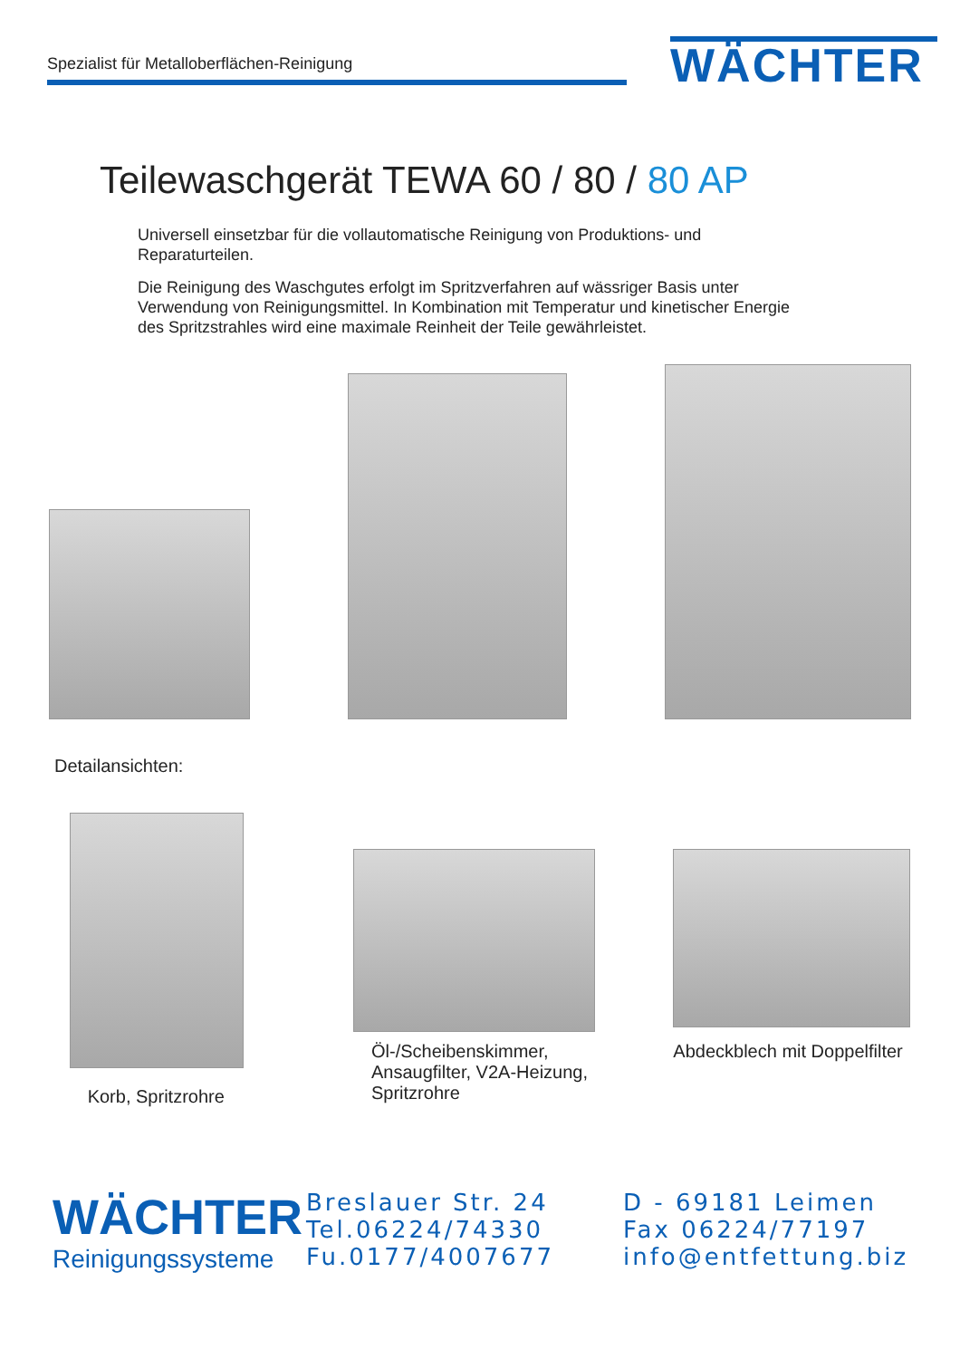Spezialist für Metalloberflächen-Reinigung
WÄCHTER
Teilewaschgerät TEWA 60 / 80 / 80 AP
Universell einsetzbar für die vollautomatische Reinigung von Produktions- und Reparaturteilen.
Die Reinigung des Waschgutes erfolgt im Spritzverfahren auf wässriger Basis unter Verwendung von Reinigungsmittel. In Kombination mit Temperatur und kinetischer Energie des Spritzstrahles wird eine maximale Reinheit der Teile gewährleistet.
Detailansichten:
Korb, Spritzrohre
Öl-/Scheibenskimmer, Ansaugfilter, V2A-Heizung, Spritzrohre
Abdeckblech mit Doppelfilter
WÄCHTER
Reinigungssysteme
Breslauer Str. 24
Tel.06224/74330
Fu.0177/4007677
D - 69181 Leimen
Fax 06224/77197
info@entfettung.biz